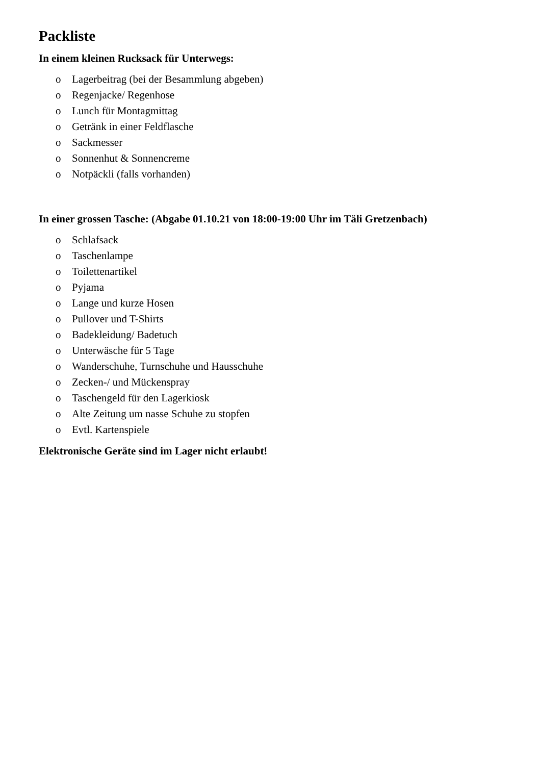Packliste
In einem kleinen Rucksack für Unterwegs:
o Lagerbeitrag (bei der Besammlung abgeben)
o Regenjacke/ Regenhose
o Lunch für Montagmittag
o Getränk in einer Feldflasche
o Sackmesser
o Sonnenhut & Sonnencreme
o Notpäckli (falls vorhanden)
In einer grossen Tasche: (Abgabe 01.10.21 von 18:00-19:00 Uhr im Täli Gretzenbach)
o Schlafsack
o Taschenlampe
o Toilettenartikel
o Pyjama
o Lange und kurze Hosen
o Pullover und T-Shirts
o Badekleidung/ Badetuch
o Unterwäsche für 5 Tage
o Wanderschuhe, Turnschuhe und Hausschuhe
o Zecken-/ und Mückenspray
o Taschengeld für den Lagerkiosk
o Alte Zeitung um nasse Schuhe zu stopfen
o Evtl. Kartenspiele
Elektronische Geräte sind im Lager nicht erlaubt!